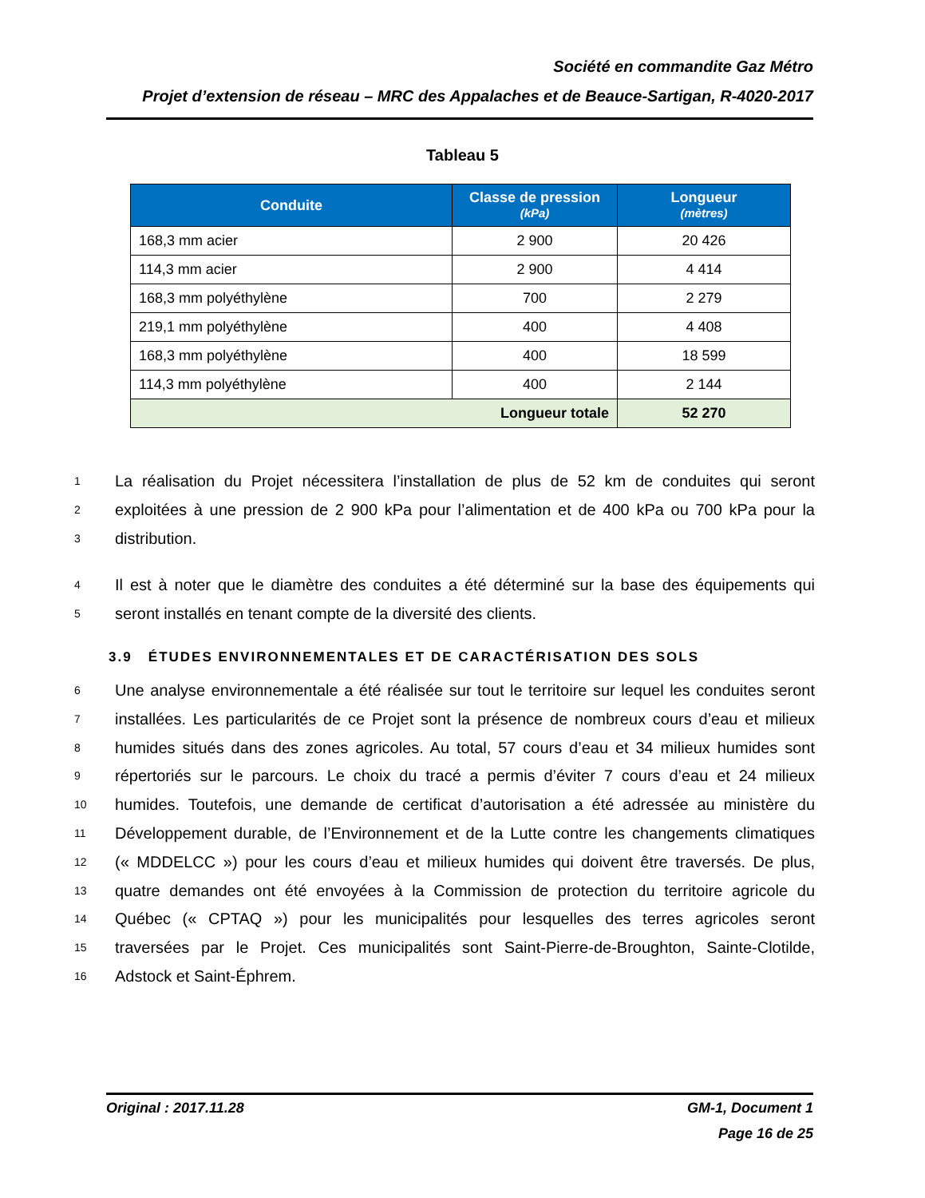Société en commandite Gaz Métro
Projet d’extension de réseau – MRC des Appalaches et de Beauce-Sartigan, R-4020-2017
Tableau 5
| Conduite | Classe de pression (kPa) | Longueur (mètres) |
| --- | --- | --- |
| 168,3 mm acier | 2 900 | 20 426 |
| 114,3 mm acier | 2 900 | 4 414 |
| 168,3 mm polyéthylène | 700 | 2 279 |
| 219,1 mm polyéthylène | 400 | 4 408 |
| 168,3 mm polyéthylène | 400 | 18 599 |
| 114,3 mm polyéthylène | 400 | 2 144 |
| Longueur totale | | 52 270 |
1 La réalisation du Projet nécessitera l’installation de plus de 52 km de conduites qui seront
2 exploitées à une pression de 2 900 kPa pour l’alimentation et de 400 kPa ou 700 kPa pour la
3 distribution.
4 Il est à noter que le diamètre des conduites a été déterminé sur la base des équipements qui
5 seront installés en tenant compte de la diversité des clients.
3.9 ÉTUDES ENVIRONNEMENTALES ET DE CARACTÉRISATION DES SOLS
6 Une analyse environnementale a été réalisée sur tout le territoire sur lequel les conduites seront
7 installées. Les particularités de ce Projet sont la présence de nombreux cours d’eau et milieux
8 humides situés dans des zones agricoles. Au total, 57 cours d’eau et 34 milieux humides sont
9 répertoriés sur le parcours. Le choix du tracé a permis d’éviter 7 cours d’eau et 24 milieux
10 humides. Toutefois, une demande de certificat d’autorisation a été adressée au ministère du
11 Développement durable, de l’Environnement et de la Lutte contre les changements climatiques
12 (« MDDELCC ») pour les cours d’eau et milieux humides qui doivent être traversés. De plus,
13 quatre demandes ont été envoyées à la Commission de protection du territoire agricole du
14 Québec (« CPTAQ ») pour les municipalités pour lesquelles des terres agricoles seront
15 traversées par le Projet. Ces municipalités sont Saint-Pierre-de-Broughton, Sainte-Clotilde,
16 Adstock et Saint-Éphrem.
Original : 2017.11.28 GM-1, Document 1
Page 16 de 25